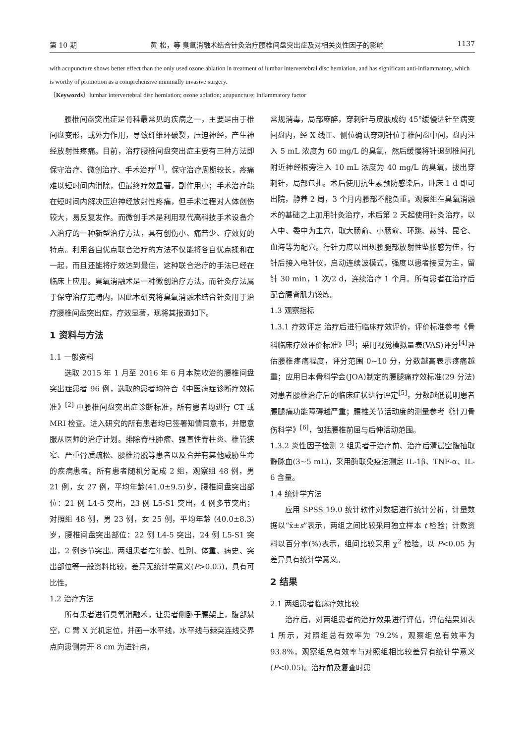第 10 期 黄 松，等 臭氧消融术结合针灸治疗腰椎间盘突出症及对相关炎性因子的影响 1137
with acupuncture shows better effect than the only used ozone ablation in treatment of lumbar intervertebral disc herniation, and has significant anti-inflammatory, which is worthy of promotion as a comprehensive minimally invasive surgery.
〔Keywords〕lumbar intervertebral disc herniation; ozone ablation; acupuncture; inflammatory factor
腰椎间盘突出症是骨科最常见的疾病之一，主要是由于椎间盘变形，或外力作用，导致纤维环破裂，压迫神经，产生神经放射性疼痛。目前，治疗腰椎间盘突出症主要有三种方法即保守治疗、微创治疗、手术治疗<sup>[1]</sup>。保守治疗周期较长，疼痛难以短时间内消除，但最终疗效显著，副作用小；手术治疗能在短时间内解决压迫神经放射性疼痛，但手术过程对人体创伤较大，易反复发作。而微创手术是利用现代高科技手术设备介入治疗的一种新型治疗方法，具有创伤小、痛苦少、疗效好的特点。利用各自优点联合治疗的方法不仅能将各自优点揉和在一起，而且还能将疗效达到最佳，这种联合治疗的手法已经在临床上应用。臭氧消融术是一种微创治疗方法，而针灸疗法属于保守治疗范畴内，因此本研究将臭氧消融术结合针灸用于治疗腰椎间盘突出症，疗效显著，现将其报道如下。
1 资料与方法
1.1 一般资料
选取 2015 年 1 月至 2016 年 6 月本院收治的腰椎间盘突出症患者 96 例，选取的患者均符合《中医病症诊断疗效标准》<sup>[2]</sup> 中腰椎间盘突出症诊断标准，所有患者均进行 CT 或 MRI 检查。进入研究的所有患者均已签署知情同意书，并愿意服从医师的治疗计划。排除脊柱肿瘤、强直性脊柱炎、椎管狭窄、严重骨质疏松、腰椎滑脱等患者以及合并有其他威胁生命的疾病患者。所有患者随机分配成 2 组，观察组 48 例，男 21 例，女 27 例，平均年龄(41.0±9.5)岁，腰椎间盘突出部位：21 例 L4-5 突出，23 例 L5-S1 突出，4 例多节突出；对照组 48 例，男 23 例，女 25 例，平均年龄 (40.0±8.3) 岁，腰椎间盘突出部位：22 例 L4-5 突出，24 例 L5-S1 突出，2 例多节突出。两组患者在年龄、性别、体重、病史、突出部位等一般资料比较，差异无统计学意义(P>0.05)，具有可比性。
1.2 治疗方法
所有患者进行臭氧消融术，让患者侧卧于腰架上，腹部悬空，C 臂 X 光机定位，并画一水平线，水平线与棘突连线交界点向患侧旁开 8 cm 为进针点，
常规消毒，局部麻醉，穿刺针与皮肤成约 45°缓慢进针至病变间盘内，经 X 线正、侧位确认穿刺针位于椎间盘中间，盘内注入 5 mL 浓度为 60 mg/L 的臭氧，然后缓慢将针退到椎间孔附近神经根旁注入 10 mL 浓度为 40 mg/L 的臭氧，拔出穿刺针，局部包扎。术后使用抗生素预防感染后，卧床 1 d 即可出院，静养 2 周，3 个月内腰部不能负重。观察组在臭氧消融术的基础之上加用针灸治疗，术后第 2 天起使用针灸治疗，以人中、委中为主穴，取大肠俞、小肠俞、环跳、悬钟、昆仑、血海等为配穴。行针力度以出现腰腿部放射性坠胀感为佳，行针后接入电针仪，启动连续波模式，强度以患者接受为主，留针 30 min，1 次/2 d，连续治疗 1 个月。所有患者在治疗后配合腰背肌力锻炼。
1.3 观察指标
1.3.1 疗效评定 治疗后进行临床疗效评价，评价标准参考《骨科临床疗效评价标准》<sup>[3]</sup>；采用视觉模拟量表(VAS)评分<sup>[4]</sup>评估腰椎疼痛程度，评分范围 0~10 分，分数越高表示疼痛越重；应用日本骨科学会(JOA)制定的腰腿痛疗效标准(29 分法)对患者腰椎治疗后的临床症状进行评定<sup>[5]</sup>，分数越低说明患者腰腿痛功能障碍越严重；腰椎关节活动度的测量参考《针刀骨伤科学》<sup>[6]</sup>，包括腰椎前屈与后伸活动范围。
1.3.2 炎性因子检测 2 组患者于治疗前、治疗后清晨空腹抽取静脉血(3~5 mL)，采用酶联免疫法测定 IL-1β、TNF-α、IL-6 含量。
1.4 统计学方法
应用 SPSS 19.0 统计软件对数据进行统计分析，计量数据以“x̄±s”表示，两组之间比较采用独立样本 t 检验；计数资料以百分率(%)表示，组间比较采用 χ<sup>2</sup> 检验。以 P<0.05 为差异具有统计学意义。
2 结果
2.1 两组患者临床疗效比较
治疗后，对两组患者的治疗效果进行评估，评估结果如表 1 所示，对照组总有效率为 79.2%，观察组总有效率为 93.8%。观察组总有效率与对照组相比较差异有统计学意义(P<0.05)。治疗前及复查时患